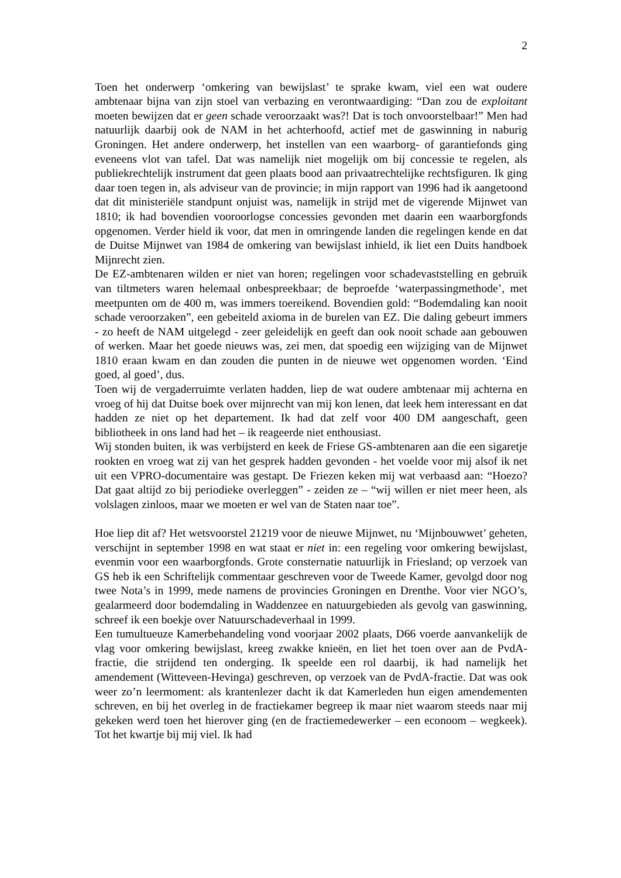2
Toen het onderwerp ‘omkering van bewijslast’ te sprake kwam, viel een wat oudere ambtenaar bijna van zijn stoel van verbazing en verontwaardiging: “Dan zou de exploitant moeten bewijzen dat er geen schade veroorzaakt was?! Dat is toch onvoorstelbaar!” Men had natuurlijk daarbij ook de NAM in het achterhoofd, actief met de gaswinning in naburig Groningen. Het andere onderwerp, het instellen van een waarborg- of garantiefonds ging eveneens vlot van tafel. Dat was namelijk niet mogelijk om bij concessie te regelen, als publiekrechtelijk instrument dat geen plaats bood aan privaatrechtelijke rechtsfiguren. Ik ging daar toen tegen in, als adviseur van de provincie; in mijn rapport van 1996 had ik aangetoond dat dit ministeriële standpunt onjuist was, namelijk in strijd met de vigerende Mijnwet van 1810; ik had bovendien vooroorlogse concessies gevonden met daarin een waarborgfonds opgenomen. Verder hield ik voor, dat men in omringende landen die regelingen kende en dat de Duitse Mijnwet van 1984 de omkering van bewijslast inhield, ik liet een Duits handboek Mijnrecht zien.
De EZ-ambtenaren wilden er niet van horen; regelingen voor schadevaststelling en gebruik van tiltmeters waren helemaal onbespreekbaar; de beproefde ‘waterpassingmethode’, met meetpunten om de 400 m, was immers toereikend. Bovendien gold: “Bodemdaling kan nooit schade veroorzaken”, een gebeiteld axioma in de burelen van EZ. Die daling gebeurt immers - zo heeft de NAM uitgelegd - zeer geleidelijk en geeft dan ook nooit schade aan gebouwen of werken. Maar het goede nieuws was, zei men, dat spoedig een wijziging van de Mijnwet 1810 eraan kwam en dan zouden die punten in de nieuwe wet opgenomen worden. ‘Eind goed, al goed’, dus.
Toen wij de vergaderruimte verlaten hadden, liep de wat oudere ambtenaar mij achterna en vroeg of hij dat Duitse boek over mijnrecht van mij kon lenen, dat leek hem interessant en dat hadden ze niet op het departement. Ik had dat zelf voor 400 DM aangeschaft, geen bibliotheek in ons land had het – ik reageerde niet enthousiast.
Wij stonden buiten, ik was verbijsterd en keek de Friese GS-ambtenaren aan die een sigaretje rookten en vroeg wat zij van het gesprek hadden gevonden - het voelde voor mij alsof ik net uit een VPRO-documentaire was gestapt. De Friezen keken mij wat verbaasd aan: “Hoezo? Dat gaat altijd zo bij periodieke overleggen” - zeiden ze – “wij willen er niet meer heen, als volslagen zinloos, maar we moeten er wel van de Staten naar toe”.
Hoe liep dit af? Het wetsvoorstel 21219 voor de nieuwe Mijnwet, nu ‘Mijnbouwwet’ geheten, verschijnt in september 1998 en wat staat er niet in: een regeling voor omkering bewijslast, evenmin voor een waarborgfonds. Grote consternatie natuurlijk in Friesland; op verzoek van GS heb ik een Schriftelijk commentaar geschreven voor de Tweede Kamer, gevolgd door nog twee Nota’s in 1999, mede namens de provincies Groningen en Drenthe. Voor vier NGO’s, gealarmeerd door bodemdaling in Waddenzee en natuurgebieden als gevolg van gaswinning, schreef ik een boekje over Natuurschadeverhaal in 1999.
Een tumultueuze Kamerbehandeling vond voorjaar 2002 plaats, D66 voerde aanvankelijk de vlag voor omkering bewijslast, kreeg zwakke knieën, en liet het toen over aan de PvdA-fractie, die strijdend ten onderging. Ik speelde een rol daarbij, ik had namelijk het amendement (Witteveen-Hevinga) geschreven, op verzoek van de PvdA-fractie. Dat was ook weer zo’n leermoment: als krantenlezer dacht ik dat Kamerleden hun eigen amendementen schreven, en bij het overleg in de fractiekamer begreep ik maar niet waarom steeds naar mij gekeken werd toen het hierover ging (en de fractiemedewerker – een econoom – wegkeek). Tot het kwartje bij mij viel. Ik had